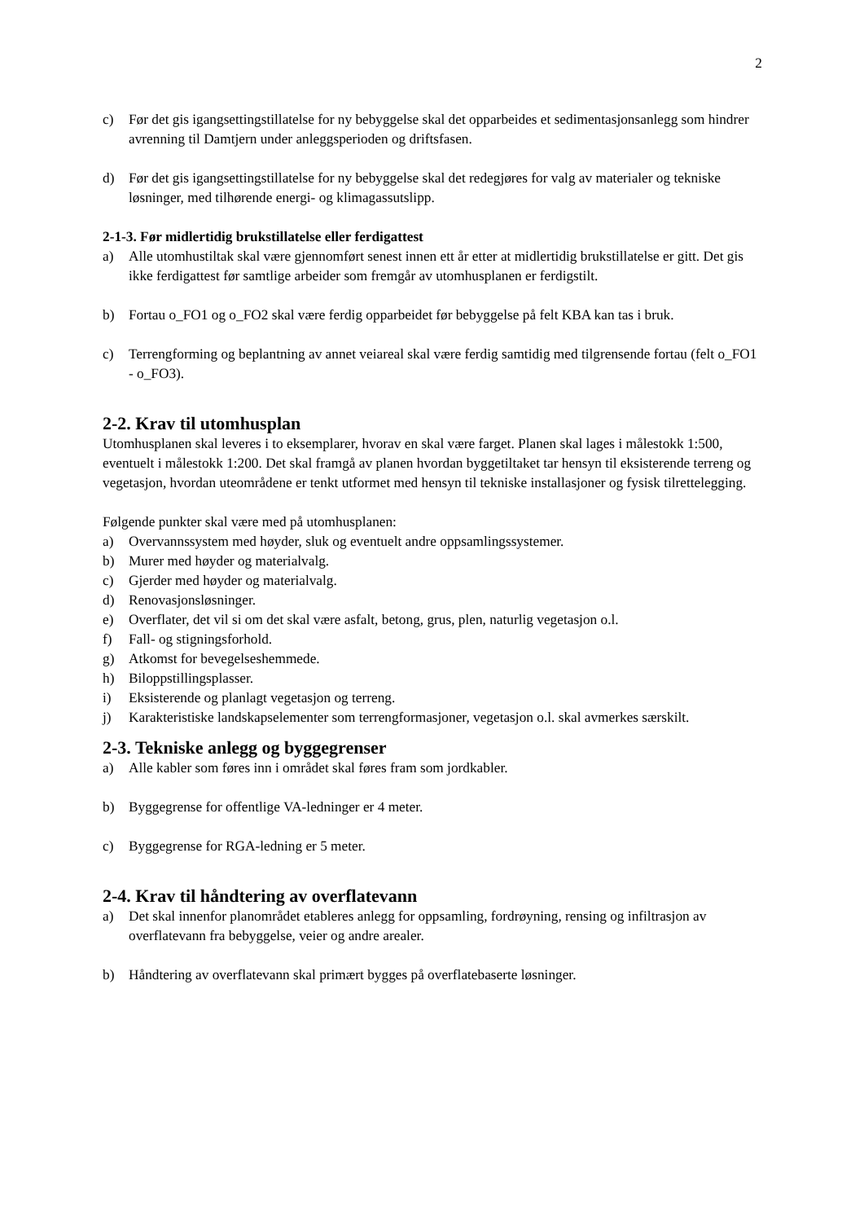2
c) Før det gis igangsettingstillatelse for ny bebyggelse skal det opparbeides et sedimentasjonsanlegg som hindrer avrenning til Damtjern under anleggsperioden og driftsfasen.
d) Før det gis igangsettingstillatelse for ny bebyggelse skal det redegjøres for valg av materialer og tekniske løsninger, med tilhørende energi- og klimagassutslipp.
2-1-3. Før midlertidig brukstillatelse eller ferdigattest
a) Alle utomhustiltak skal være gjennomført senest innen ett år etter at midlertidig brukstillatelse er gitt. Det gis ikke ferdigattest før samtlige arbeider som fremgår av utomhusplanen er ferdigstilt.
b) Fortau o_FO1 og o_FO2 skal være ferdig opparbeidet før bebyggelse på felt KBA kan tas i bruk.
c) Terrengforming og beplantning av annet veiareal skal være ferdig samtidig med tilgrensende fortau (felt o_FO1 - o_FO3).
2-2. Krav til utomhusplan
Utomhusplanen skal leveres i to eksemplarer, hvorav en skal være farget. Planen skal lages i målestokk 1:500, eventuelt i målestokk 1:200. Det skal framgå av planen hvordan byggetiltaket tar hensyn til eksisterende terreng og vegetasjon, hvordan uteområdene er tenkt utformet med hensyn til tekniske installasjoner og fysisk tilrettelegging.
Følgende punkter skal være med på utomhusplanen:
a) Overvannssystem med høyder, sluk og eventuelt andre oppsamlingssystemer.
b) Murer med høyder og materialvalg.
c) Gjerder med høyder og materialvalg.
d) Renovasjonsløsninger.
e) Overflater, det vil si om det skal være asfalt, betong, grus, plen, naturlig vegetasjon o.l.
f) Fall- og stigningsforhold.
g) Atkomst for bevegelseshemmede.
h) Biloppstillingsplasser.
i) Eksisterende og planlagt vegetasjon og terreng.
j) Karakteristiske landskapselementer som terrengformasjoner, vegetasjon o.l. skal avmerkes særskilt.
2-3. Tekniske anlegg og byggegrenser
a) Alle kabler som føres inn i området skal føres fram som jordkabler.
b) Byggegrense for offentlige VA-ledninger er 4 meter.
c) Byggegrense for RGA-ledning er 5 meter.
2-4. Krav til håndtering av overflatevann
a) Det skal innenfor planområdet etableres anlegg for oppsamling, fordrøyning, rensing og infiltrasjon av overflatevann fra bebyggelse, veier og andre arealer.
b) Håndtering av overflatevann skal primært bygges på overflatebaserte løsninger.